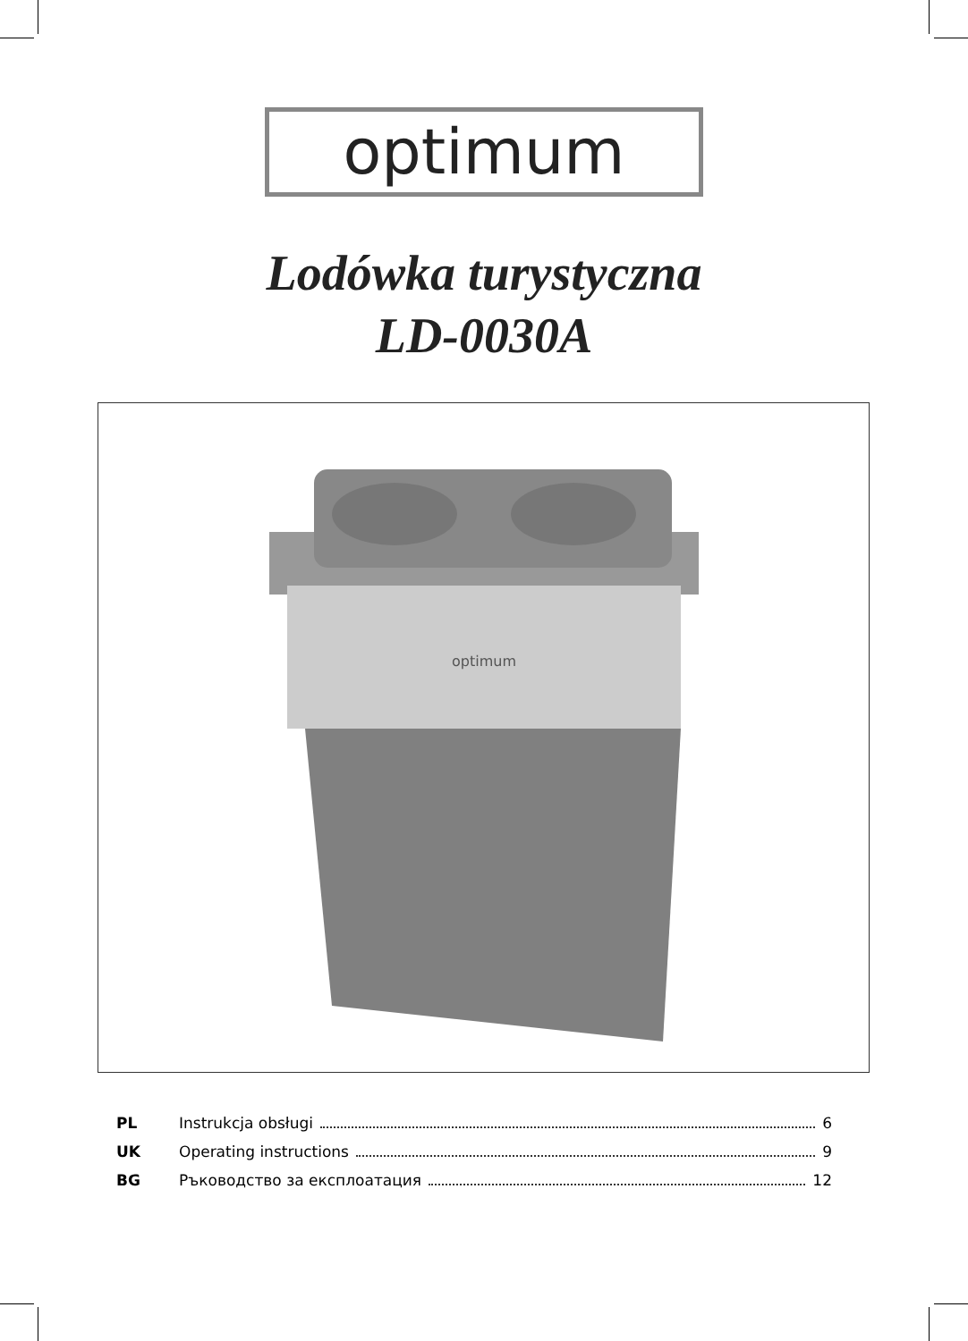optimum
Lodówka turystyczna
LD-0030A
optimum
PL Instrukcja obsługi 6
UK Operating instructions 9
BG Ръководство за експлоатация 12